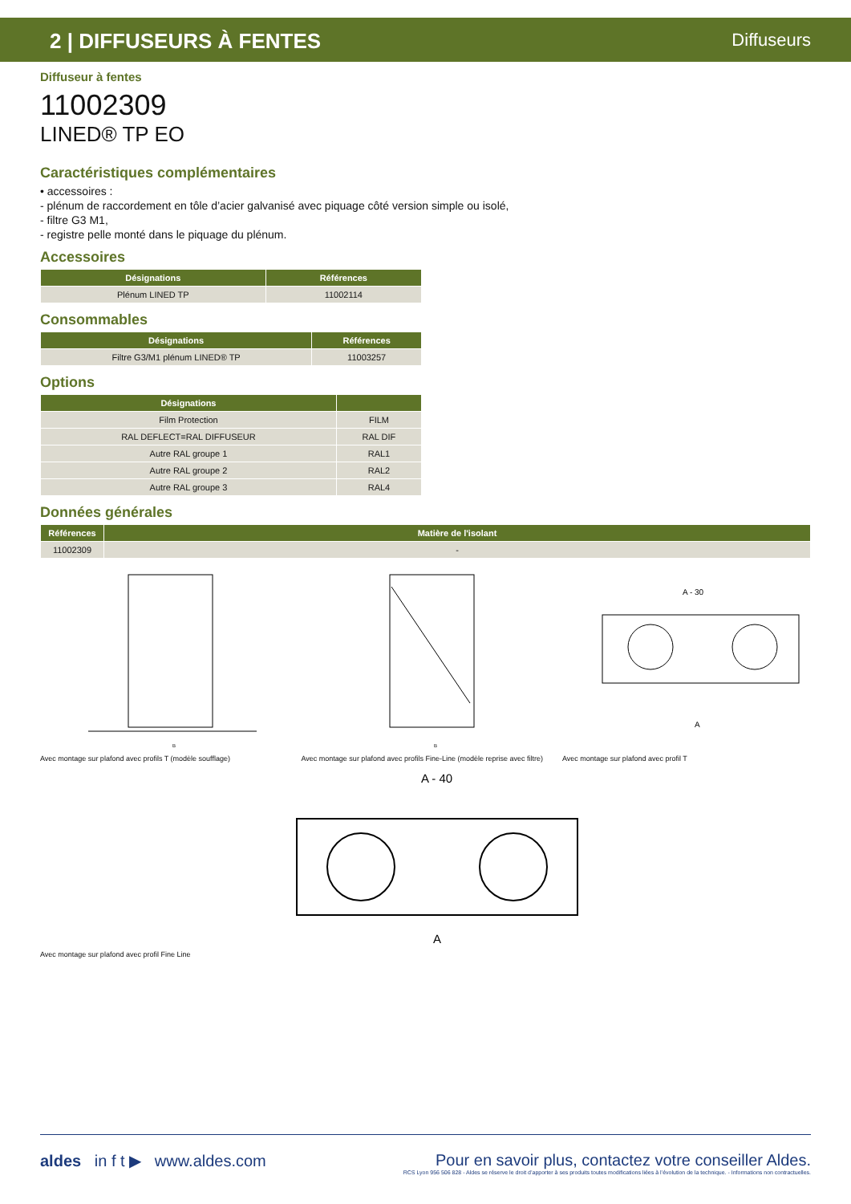2 | DIFFUSEURS À FENTES Diffuseurs
Diffuseur à fentes
11002309
LINED® TP EO
Caractéristiques complémentaires
• accessoires :
- plénum de raccordement en tôle d’acier galvanisé avec piquage côté version simple ou isolé,
- filtre G3 M1,
- registre pelle monté dans le piquage du plénum.
Accessoires
| Désignations | Références |
| --- | --- |
| Plénum LINED TP | 11002114 |
Consommables
| Désignations | Références |
| --- | --- |
| Filtre G3/M1 plénum LINED® TP | 11003257 |
Options
| Désignations | |
| --- | --- |
| Film Protection | FILM |
| RAL DEFLECT=RAL DIFFUSEUR | RAL DIF |
| Autre RAL groupe 1 | RAL1 |
| Autre RAL groupe 2 | RAL2 |
| Autre RAL groupe 3 | RAL4 |
Données générales
| Références | Matière de l'isolant |
| --- | --- |
| 11002309 | - |
B
Avec montage sur plafond avec profils T (modèle soufflage)
B
Avec montage sur plafond avec profils Fine-Line (modèle reprise avec filtre)
A - 30
A
Avec montage sur plafond avec profil T
A - 40
A
Avec montage sur plafond avec profil Fine Line
aldes in f t ▶ www.aldes.com
Pour en savoir plus, contactez votre conseiller Aldes.
RCS Lyon 956 506 828 - Aldes se réserve le droit d’apporter à ses produits toutes modifications liées à l’évolution de la technique. - Informations non contractuelles.